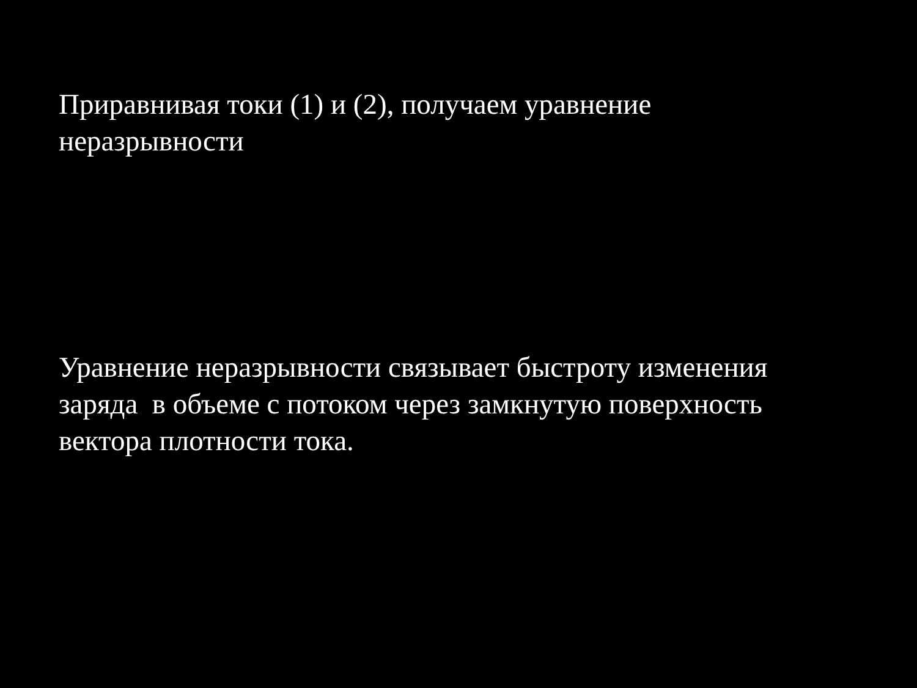Приравнивая токи (1) и (2), получаем уравнение
неразрывности
Уравнение неразрывности связывает быстроту изменения
заряда в объеме с потоком через замкнутую поверхность
вектора плотности тока.